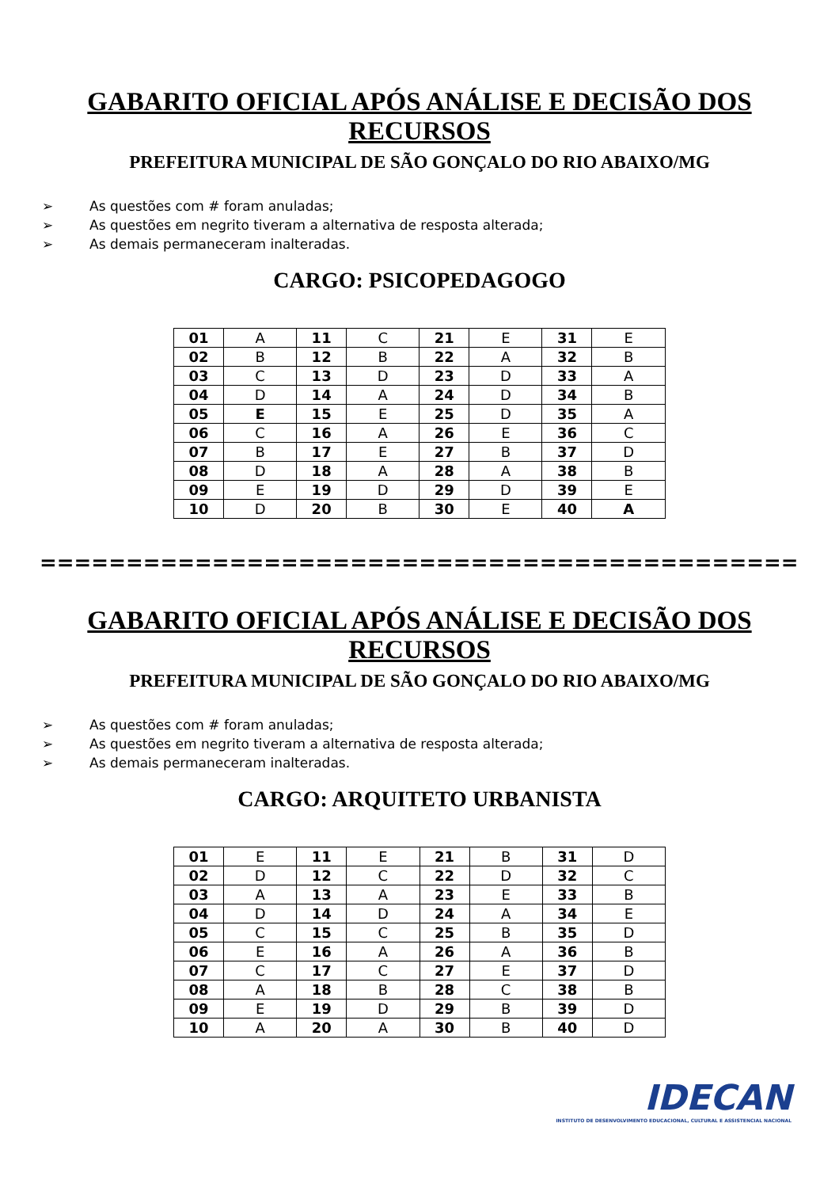GABARITO OFICIAL APÓS ANÁLISE E DECISÃO DOS
RECURSOS
PREFEITURA MUNICIPAL DE SÃO GONÇALO DO RIO ABAIXO/MG
➢ As questões com # foram anuladas;
➢ As questões em negrito tiveram a alternativa de resposta alterada;
➢ As demais permaneceram inalteradas.
CARGO: PSICOPEDAGOGO
| 01 | A | 11 | C | 21 | E | 31 | E |
| 02 | B | 12 | B | 22 | A | 32 | B |
| 03 | C | 13 | D | 23 | D | 33 | A |
| 04 | D | 14 | A | 24 | D | 34 | B |
| 05 | E | 15 | E | 25 | D | 35 | A |
| 06 | C | 16 | A | 26 | E | 36 | C |
| 07 | B | 17 | E | 27 | B | 37 | D |
| 08 | D | 18 | A | 28 | A | 38 | B |
| 09 | E | 19 | D | 29 | D | 39 | E |
| 10 | D | 20 | B | 30 | E | 40 | A |
==============================================
GABARITO OFICIAL APÓS ANÁLISE E DECISÃO DOS
RECURSOS
PREFEITURA MUNICIPAL DE SÃO GONÇALO DO RIO ABAIXO/MG
➢ As questões com # foram anuladas;
➢ As questões em negrito tiveram a alternativa de resposta alterada;
➢ As demais permaneceram inalteradas.
CARGO: ARQUITETO URBANISTA
| 01 | E | 11 | E | 21 | B | 31 | D |
| 02 | D | 12 | C | 22 | D | 32 | C |
| 03 | A | 13 | A | 23 | E | 33 | B |
| 04 | D | 14 | D | 24 | A | 34 | E |
| 05 | C | 15 | C | 25 | B | 35 | D |
| 06 | E | 16 | A | 26 | A | 36 | B |
| 07 | C | 17 | C | 27 | E | 37 | D |
| 08 | A | 18 | B | 28 | C | 38 | B |
| 09 | E | 19 | D | 29 | B | 39 | D |
| 10 | A | 20 | A | 30 | B | 40 | D |
IDECAN
INSTITUTO DE DESENVOLVIMENTO EDUCACIONAL, CULTURAL E ASSISTENCIAL NACIONAL